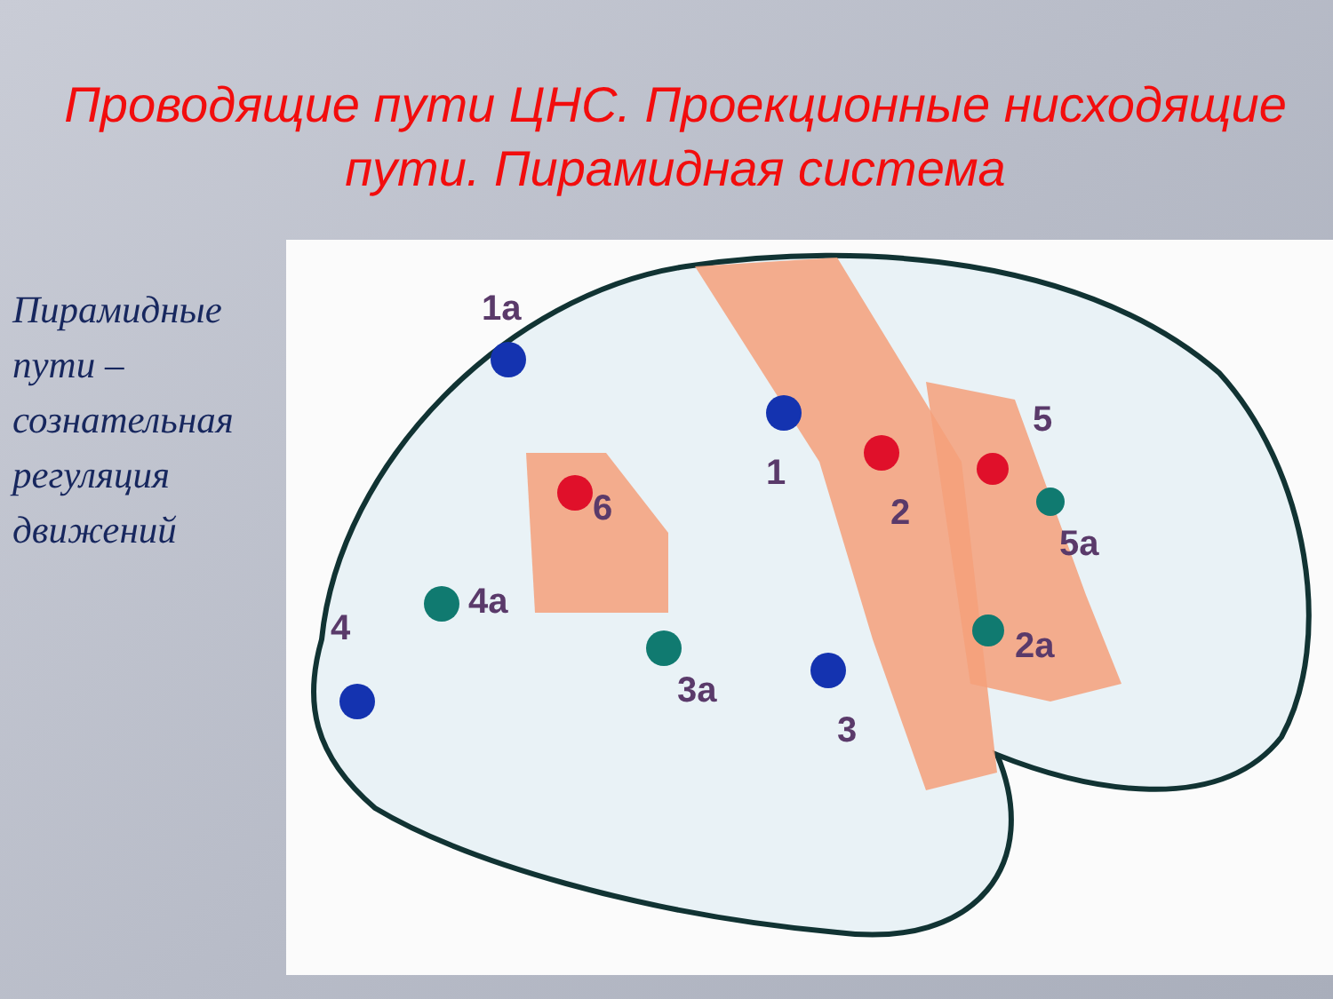Проводящие пути ЦНС. Проекционные нисходящие пути. Пирамидная система
Пирамидные пути – сознательная регуляция движений
1a
1
2
5
5a
6
4a
4
3a
3
2a